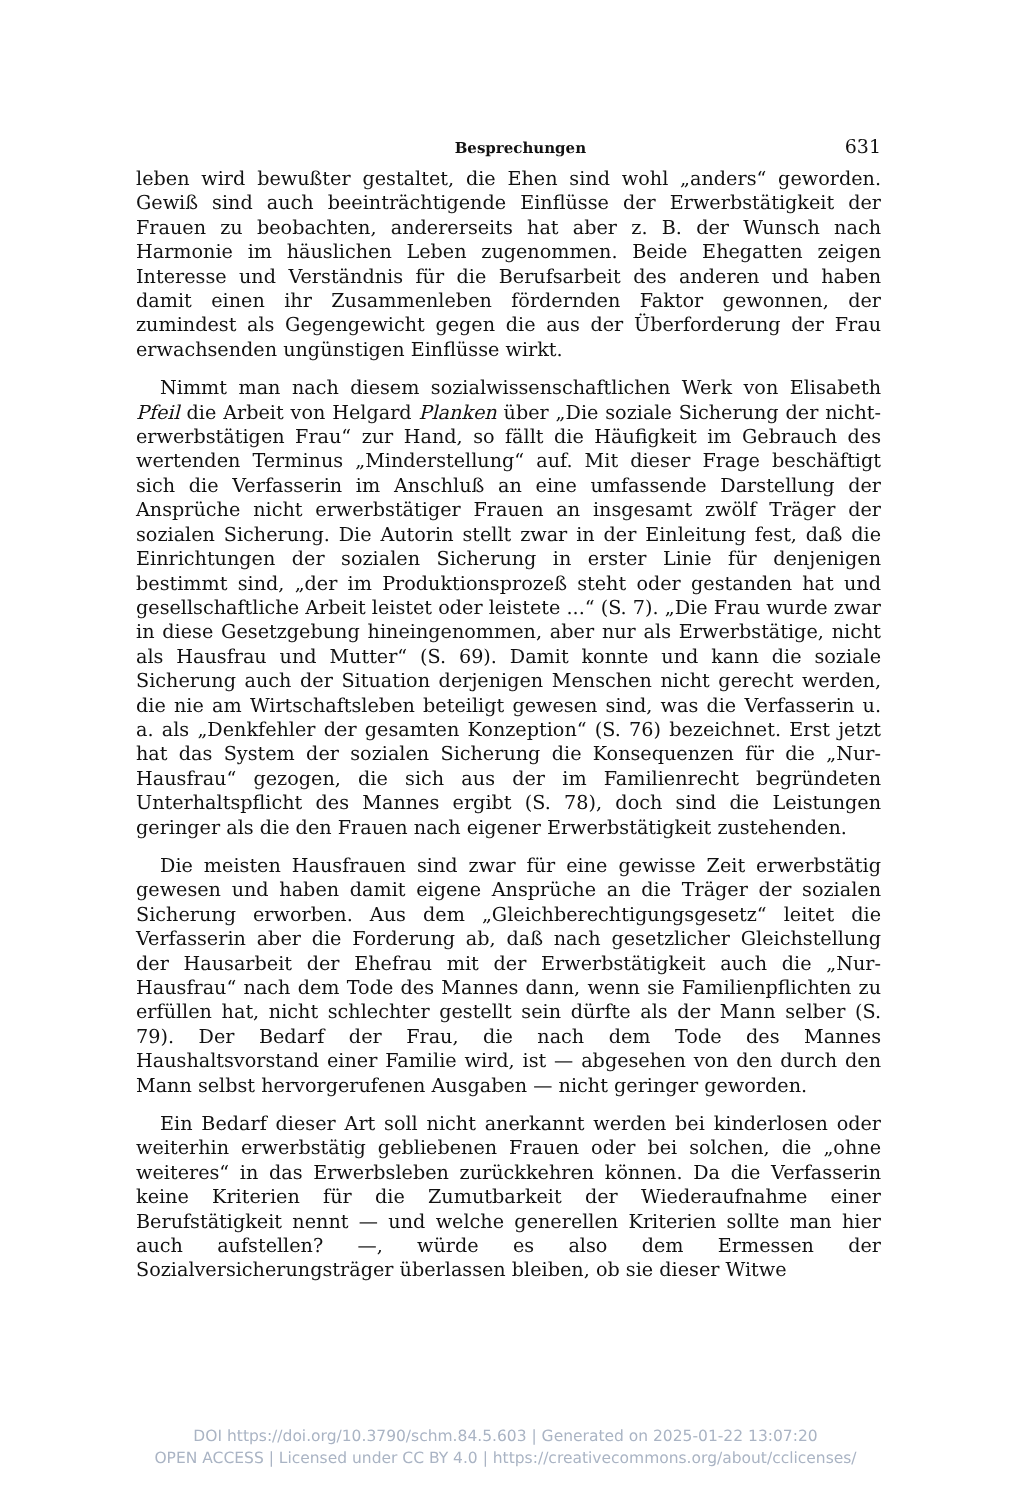Besprechungen 631
leben wird bewußter gestaltet, die Ehen sind wohl „anders“ geworden. Gewiß sind auch beeinträchtigende Einflüsse der Erwerbstätigkeit der Frauen zu beobachten, andererseits hat aber z. B. der Wunsch nach Harmonie im häuslichen Leben zugenommen. Beide Ehegatten zeigen Interesse und Verständnis für die Berufsarbeit des anderen und haben damit einen ihr Zusammenleben fördernden Faktor gewonnen, der zumindest als Gegengewicht gegen die aus der Überforderung der Frau erwachsenden ungünstigen Einflüsse wirkt.
Nimmt man nach diesem sozialwissenschaftlichen Werk von Elisabeth Pfeil die Arbeit von Helgard Planken über „Die soziale Sicherung der nicht-erwerbstätigen Frau“ zur Hand, so fällt die Häufigkeit im Gebrauch des wertenden Terminus „Minderstellung“ auf. Mit dieser Frage beschäftigt sich die Verfasserin im Anschluß an eine umfassende Darstellung der Ansprüche nicht erwerbstätiger Frauen an insgesamt zwölf Träger der sozialen Sicherung. Die Autorin stellt zwar in der Einleitung fest, daß die Einrichtungen der sozialen Sicherung in erster Linie für denjenigen bestimmt sind, „der im Produktionsprozeß steht oder gestanden hat und gesellschaftliche Arbeit leistet oder leistete ...“ (S. 7). „Die Frau wurde zwar in diese Gesetzgebung hineingenommen, aber nur als Erwerbstätige, nicht als Hausfrau und Mutter“ (S. 69). Damit konnte und kann die soziale Sicherung auch der Situation derjenigen Menschen nicht gerecht werden, die nie am Wirtschaftsleben beteiligt gewesen sind, was die Verfasserin u. a. als „Denkfehler der gesamten Konzeption“ (S. 76) bezeichnet. Erst jetzt hat das System der sozialen Sicherung die Konsequenzen für die „Nur-Hausfrau“ gezogen, die sich aus der im Familienrecht begründeten Unterhaltspflicht des Mannes ergibt (S. 78), doch sind die Leistungen geringer als die den Frauen nach eigener Erwerbstätigkeit zustehenden.
Die meisten Hausfrauen sind zwar für eine gewisse Zeit erwerbstätig gewesen und haben damit eigene Ansprüche an die Träger der sozialen Sicherung erworben. Aus dem „Gleichberechtigungsgesetz“ leitet die Verfasserin aber die Forderung ab, daß nach gesetzlicher Gleichstellung der Hausarbeit der Ehefrau mit der Erwerbstätigkeit auch die „Nur-Hausfrau“ nach dem Tode des Mannes dann, wenn sie Familienpflichten zu erfüllen hat, nicht schlechter gestellt sein dürfte als der Mann selber (S. 79). Der Bedarf der Frau, die nach dem Tode des Mannes Haushaltsvorstand einer Familie wird, ist — abgesehen von den durch den Mann selbst hervorgerufenen Ausgaben — nicht geringer geworden.
Ein Bedarf dieser Art soll nicht anerkannt werden bei kinderlosen oder weiterhin erwerbstätig gebliebenen Frauen oder bei solchen, die „ohne weiteres“ in das Erwerbsleben zurückkehren können. Da die Verfasserin keine Kriterien für die Zumutbarkeit der Wiederaufnahme einer Berufstätigkeit nennt — und welche generellen Kriterien sollte man hier auch aufstellen? —, würde es also dem Ermessen der Sozialversicherungsträger überlassen bleiben, ob sie dieser Witwe
DOI https://doi.org/10.3790/schm.84.5.603 | Generated on 2025-01-22 13:07:20
OPEN ACCESS | Licensed under CC BY 4.0 | https://creativecommons.org/about/cclicenses/